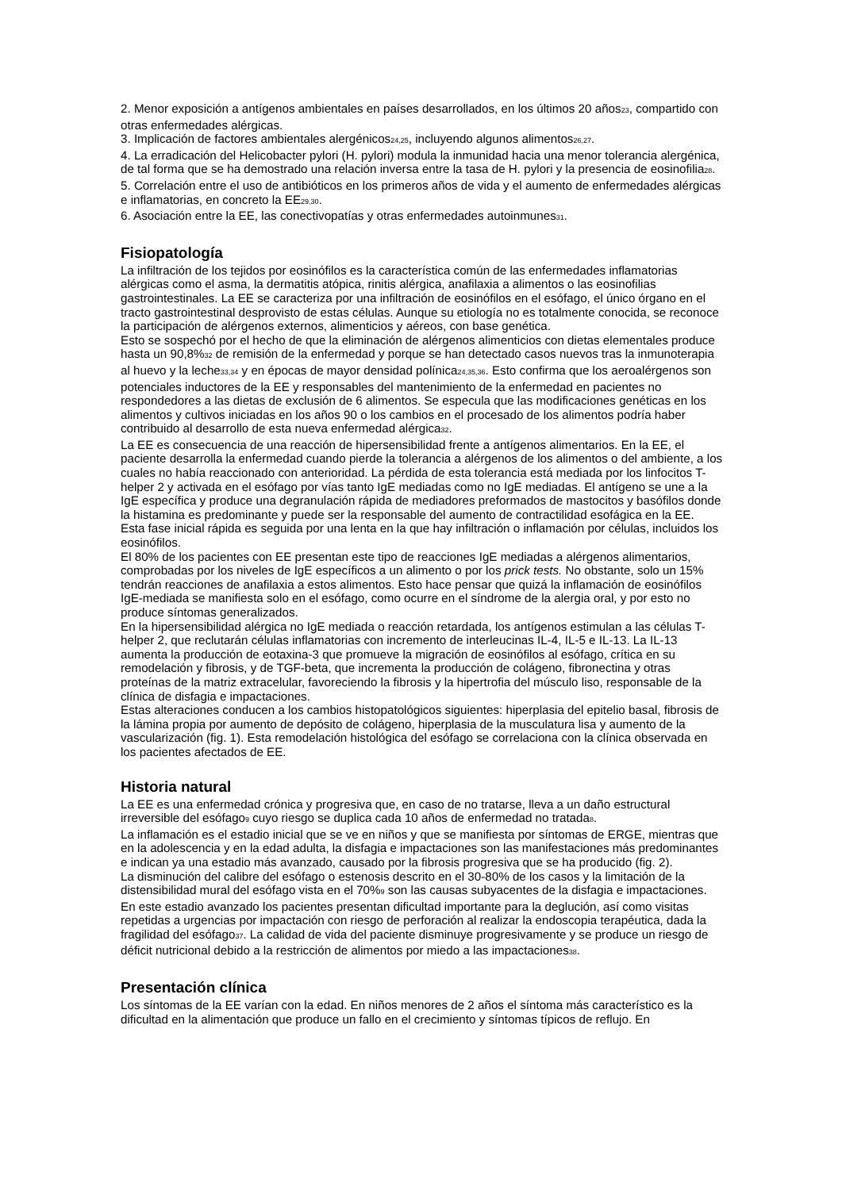2. Menor exposición a antígenos ambientales en países desarrollados, en los últimos 20 años<sub>23</sub>, compartido con otras enfermedades alérgicas.
3. Implicación de factores ambientales alergénicos<sub>24,25</sub>, incluyendo algunos alimentos<sub>26,27</sub>.
4. La erradicación del Helicobacter pylori (H. pylori) modula la inmunidad hacia una menor tolerancia alergénica, de tal forma que se ha demostrado una relación inversa entre la tasa de H. pylori y la presencia de eosinofilia<sub>28</sub>.
5. Correlación entre el uso de antibióticos en los primeros años de vida y el aumento de enfermedades alérgicas e inflamatorias, en concreto la EE<sub>29,30</sub>.
6. Asociación entre la EE, las conectivopatías y otras enfermedades autoinmunes<sub>31</sub>.
Fisiopatología
La infiltración de los tejidos por eosinófilos es la característica común de las enfermedades inflamatorias alérgicas como el asma, la dermatitis atópica, rinitis alérgica, anafilaxia a alimentos o las eosinofilias gastrointestinales. La EE se caracteriza por una infiltración de eosinófilos en el esófago, el único órgano en el tracto gastrointestinal desprovisto de estas células. Aunque su etiología no es totalmente conocida, se reconoce la participación de alérgenos externos, alimenticios y aéreos, con base genética.
Esto se sospechó por el hecho de que la eliminación de alérgenos alimenticios con dietas elementales produce hasta un 90,8%<sub>32</sub> de remisión de la enfermedad y porque se han detectado casos nuevos tras la inmunoterapia al huevo y la leche<sub>33,34</sub> y en épocas de mayor densidad polínica<sub>24,35,36</sub>. Esto confirma que los aeroalérgenos son potenciales inductores de la EE y responsables del mantenimiento de la enfermedad en pacientes no respondedores a las dietas de exclusión de 6 alimentos. Se especula que las modificaciones genéticas en los alimentos y cultivos iniciadas en los años 90 o los cambios en el procesado de los alimentos podría haber contribuido al desarrollo de esta nueva enfermedad alérgica<sub>32</sub>.
La EE es consecuencia de una reacción de hipersensibilidad frente a antígenos alimentarios. En la EE, el paciente desarrolla la enfermedad cuando pierde la tolerancia a alérgenos de los alimentos o del ambiente, a los cuales no había reaccionado con anterioridad. La pérdida de esta tolerancia está mediada por los linfocitos T-helper 2 y activada en el esófago por vías tanto IgE mediadas como no IgE mediadas. El antígeno se une a la IgE específica y produce una degranulación rápida de mediadores preformados de mastocitos y basófilos donde la histamina es predominante y puede ser la responsable del aumento de contractilidad esofágica en la EE.
Esta fase inicial rápida es seguida por una lenta en la que hay infiltración o inflamación por células, incluidos los eosinófilos.
El 80% de los pacientes con EE presentan este tipo de reacciones IgE mediadas a alérgenos alimentarios, comprobadas por los niveles de IgE específicos a un alimento o por los prick tests. No obstante, solo un 15% tendrán reacciones de anafilaxia a estos alimentos. Esto hace pensar que quizá la inflamación de eosinófilos IgE-mediada se manifiesta solo en el esófago, como ocurre en el síndrome de la alergia oral, y por esto no produce síntomas generalizados.
En la hipersensibilidad alérgica no IgE mediada o reacción retardada, los antígenos estimulan a las células T-helper 2, que reclutarán células inflamatorias con incremento de interleucinas IL-4, IL-5 e IL-13. La IL-13 aumenta la producción de eotaxina-3 que promueve la migración de eosinófilos al esófago, crítica en su remodelación y fibrosis, y de TGF-beta, que incrementa la producción de colágeno, fibronectina y otras proteínas de la matriz extracelular, favoreciendo la fibrosis y la hipertrofia del músculo liso, responsable de la clínica de disfagia e impactaciones.
Estas alteraciones conducen a los cambios histopatológicos siguientes: hiperplasia del epitelio basal, fibrosis de la lámina propia por aumento de depósito de colágeno, hiperplasia de la musculatura lisa y aumento de la vascularización (fig. 1). Esta remodelación histológica del esófago se correlaciona con la clínica observada en los pacientes afectados de EE.
Historia natural
La EE es una enfermedad crónica y progresiva que, en caso de no tratarse, lleva a un daño estructural irreversible del esófago<sub>9</sub> cuyo riesgo se duplica cada 10 años de enfermedad no tratada<sub>8</sub>.
La inflamación es el estadio inicial que se ve en niños y que se manifiesta por síntomas de ERGE, mientras que en la adolescencia y en la edad adulta, la disfagia e impactaciones son las manifestaciones más predominantes e indican ya una estadio más avanzado, causado por la fibrosis progresiva que se ha producido (fig. 2).
La disminución del calibre del esófago o estenosis descrito en el 30-80% de los casos y la limitación de la distensibilidad mural del esófago vista en el 70%<sub>9</sub> son las causas subyacentes de la disfagia e impactaciones. En este estadio avanzado los pacientes presentan dificultad importante para la deglución, así como visitas repetidas a urgencias por impactación con riesgo de perforación al realizar la endoscopia terapéutica, dada la fragilidad del esófago<sub>37</sub>. La calidad de vida del paciente disminuye progresivamente y se produce un riesgo de déficit nutricional debido a la restricción de alimentos por miedo a las impactaciones<sub>38</sub>.
Presentación clínica
Los síntomas de la EE varían con la edad. En niños menores de 2 años el síntoma más característico es la dificultad en la alimentación que produce un fallo en el crecimiento y síntomas típicos de reflujo. En